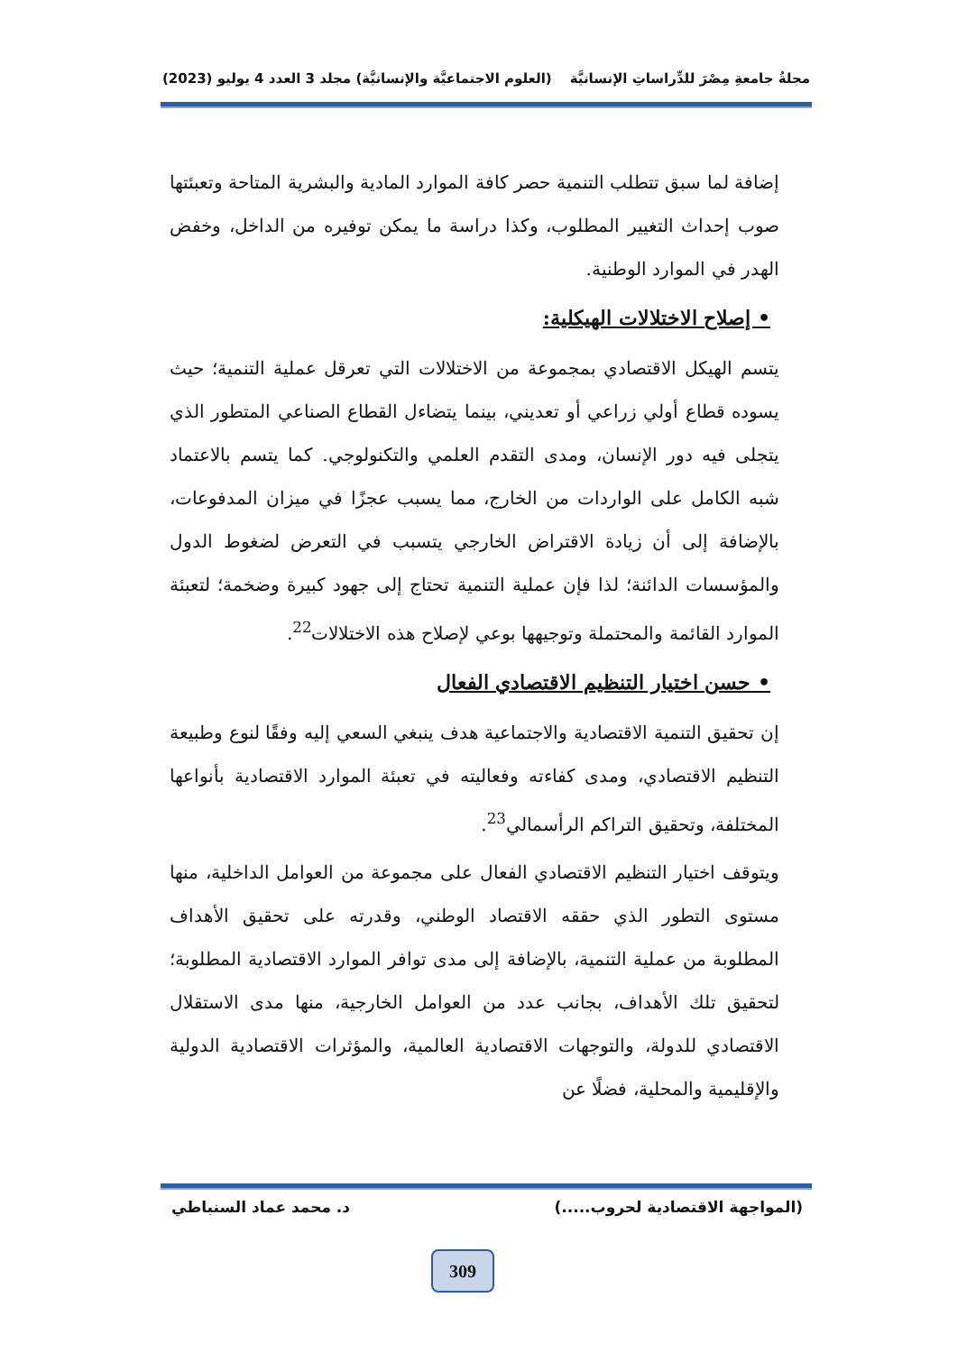مجلةُ جامعةِ مِصْرَ للدِّراساتِ الإنسانيَّة (العلوم الاجتماعيَّة والإنسانيَّة) مجلد 3 العدد 4 يوليو (2023)
إضافة لما سبق تتطلب التنمية حصر كافة الموارد المادية والبشرية المتاحة وتعبئتها صوب إحداث التغيير المطلوب، وكذا دراسة ما يمكن توفيره من الداخل، وخفض الهدر في الموارد الوطنية.
• إصلاح الاختلالات الهيكلية:
يتسم الهيكل الاقتصادي بمجموعة من الاختلالات التي تعرقل عملية التنمية؛ حيث يسوده قطاع أولي زراعي أو تعديني، بينما يتضاءل القطاع الصناعي المتطور الذي يتجلى فيه دور الإنسان، ومدى التقدم العلمي والتكنولوجي. كما يتسم بالاعتماد شبه الكامل على الواردات من الخارج، مما يسبب عجزًا في ميزان المدفوعات، بالإضافة إلى أن زيادة الاقتراض الخارجي يتسبب في التعرض لضغوط الدول والمؤسسات الدائنة؛ لذا فإن عملية التنمية تحتاج إلى جهود كبيرة وضخمة؛ لتعبئة الموارد القائمة والمحتملة وتوجيهها بوعي لإصلاح هذه الاختلالات<sup>22</sup>.
• حسن اختيار التنظيم الاقتصادي الفعال
إن تحقيق التنمية الاقتصادية والاجتماعية هدف ينبغي السعي إليه وفقًا لنوع وطبيعة التنظيم الاقتصادي، ومدى كفاءته وفعاليته في تعبئة الموارد الاقتصادية بأنواعها المختلفة، وتحقيق التراكم الرأسمالي<sup>23</sup>.
ويتوقف اختيار التنظيم الاقتصادي الفعال على مجموعة من العوامل الداخلية، منها مستوى التطور الذي حققه الاقتصاد الوطني، وقدرته على تحقيق الأهداف المطلوبة من عملية التنمية، بالإضافة إلى مدى توافر الموارد الاقتصادية المطلوبة؛ لتحقيق تلك الأهداف، بجانب عدد من العوامل الخارجية، منها مدى الاستقلال الاقتصادي للدولة، والتوجهات الاقتصادية العالمية، والمؤثرات الاقتصادية الدولية والإقليمية والمحلية، فضلًا عن
(المواجهة الاقتصادية لحروب.....) د. محمد عماد السنباطي
309